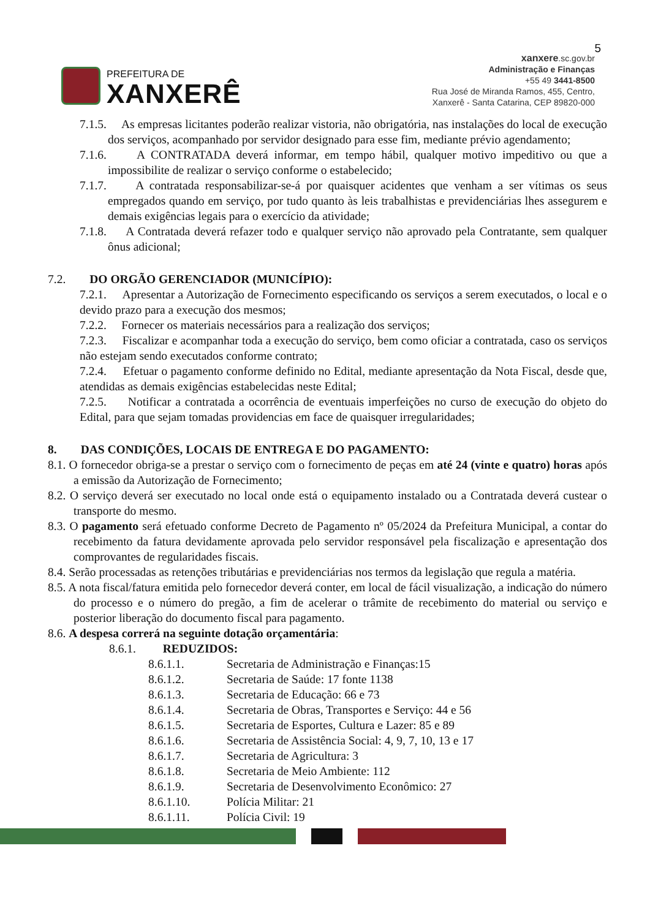5
PREFEITURA DE
XANXERÊ
xanxere.sc.gov.br
Administração e Finanças
+55 49 3441-8500
Rua José de Miranda Ramos, 455, Centro,
Xanxerê - Santa Catarina, CEP 89820-000
7.1.5. As empresas licitantes poderão realizar vistoria, não obrigatória, nas instalações do local de execução dos serviços, acompanhado por servidor designado para esse fim, mediante prévio agendamento;
7.1.6. A CONTRATADA deverá informar, em tempo hábil, qualquer motivo impeditivo ou que a impossibilite de realizar o serviço conforme o estabelecido;
7.1.7. A contratada responsabilizar-se-á por quaisquer acidentes que venham a ser vítimas os seus empregados quando em serviço, por tudo quanto às leis trabalhistas e previdenciárias lhes assegurem e demais exigências legais para o exercício da atividade;
7.1.8. A Contratada deverá refazer todo e qualquer serviço não aprovado pela Contratante, sem qualquer ônus adicional;
7.2. DO ORGÃO GERENCIADOR (MUNICÍPIO):
7.2.1. Apresentar a Autorização de Fornecimento especificando os serviços a serem executados, o local e o devido prazo para a execução dos mesmos;
7.2.2. Fornecer os materiais necessários para a realização dos serviços;
7.2.3. Fiscalizar e acompanhar toda a execução do serviço, bem como oficiar a contratada, caso os serviços não estejam sendo executados conforme contrato;
7.2.4. Efetuar o pagamento conforme definido no Edital, mediante apresentação da Nota Fiscal, desde que, atendidas as demais exigências estabelecidas neste Edital;
7.2.5. Notificar a contratada a ocorrência de eventuais imperfeições no curso de execução do objeto do Edital, para que sejam tomadas providencias em face de quaisquer irregularidades;
8. DAS CONDIÇÕES, LOCAIS DE ENTREGA E DO PAGAMENTO:
8.1. O fornecedor obriga-se a prestar o serviço com o fornecimento de peças em até 24 (vinte e quatro) horas após a emissão da Autorização de Fornecimento;
8.2. O serviço deverá ser executado no local onde está o equipamento instalado ou a Contratada deverá custear o transporte do mesmo.
8.3. O pagamento será efetuado conforme Decreto de Pagamento nº 05/2024 da Prefeitura Municipal, a contar do recebimento da fatura devidamente aprovada pelo servidor responsável pela fiscalização e apresentação dos comprovantes de regularidades fiscais.
8.4. Serão processadas as retenções tributárias e previdenciárias nos termos da legislação que regula a matéria.
8.5. A nota fiscal/fatura emitida pelo fornecedor deverá conter, em local de fácil visualização, a indicação do número do processo e o número do pregão, a fim de acelerar o trâmite de recebimento do material ou serviço e posterior liberação do documento fiscal para pagamento.
8.6. A despesa correrá na seguinte dotação orçamentária:
8.6.1. REDUZIDOS:
8.6.1.1. Secretaria de Administração e Finanças:15
8.6.1.2. Secretaria de Saúde: 17 fonte 1138
8.6.1.3. Secretaria de Educação: 66 e 73
8.6.1.4. Secretaria de Obras, Transportes e Serviço: 44 e 56
8.6.1.5. Secretaria de Esportes, Cultura e Lazer: 85 e 89
8.6.1.6. Secretaria de Assistência Social: 4, 9, 7, 10, 13 e 17
8.6.1.7. Secretaria de Agricultura: 3
8.6.1.8. Secretaria de Meio Ambiente: 112
8.6.1.9. Secretaria de Desenvolvimento Econômico: 27
8.6.1.10. Polícia Militar: 21
8.6.1.11. Polícia Civil: 19